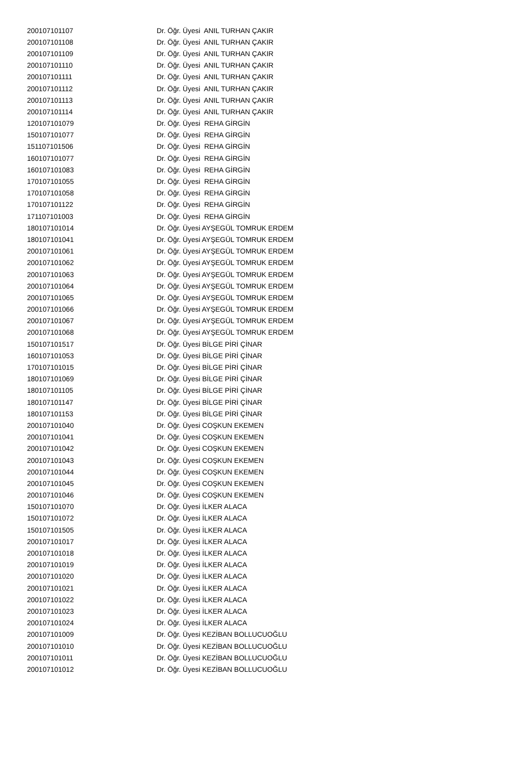| 200107101107 | Dr. Öğr. Üyesi ANIL TURHAN ÇAKIR |
| 200107101108 | Dr. Öğr. Üyesi ANIL TURHAN ÇAKIR |
| 200107101109 | Dr. Öğr. Üyesi ANIL TURHAN ÇAKIR |
| 200107101110 | Dr. Öğr. Üyesi ANIL TURHAN ÇAKIR |
| 200107101111 | Dr. Öğr. Üyesi ANIL TURHAN ÇAKIR |
| 200107101112 | Dr. Öğr. Üyesi ANIL TURHAN ÇAKIR |
| 200107101113 | Dr. Öğr. Üyesi ANIL TURHAN ÇAKIR |
| 200107101114 | Dr. Öğr. Üyesi ANIL TURHAN ÇAKIR |
| 120107101079 | Dr. Öğr. Üyesi REHA GİRGİN |
| 150107101077 | Dr. Öğr. Üyesi REHA GİRGİN |
| 151107101506 | Dr. Öğr. Üyesi REHA GİRGİN |
| 160107101077 | Dr. Öğr. Üyesi REHA GİRGİN |
| 160107101083 | Dr. Öğr. Üyesi REHA GİRGİN |
| 170107101055 | Dr. Öğr. Üyesi REHA GİRGİN |
| 170107101058 | Dr. Öğr. Üyesi REHA GİRGİN |
| 170107101122 | Dr. Öğr. Üyesi REHA GİRGİN |
| 171107101003 | Dr. Öğr. Üyesi REHA GİRGİN |
| 180107101014 | Dr. Öğr. Üyesi AYŞEGÜL TOMRUK ERDEM |
| 180107101041 | Dr. Öğr. Üyesi AYŞEGÜL TOMRUK ERDEM |
| 200107101061 | Dr. Öğr. Üyesi AYŞEGÜL TOMRUK ERDEM |
| 200107101062 | Dr. Öğr. Üyesi AYŞEGÜL TOMRUK ERDEM |
| 200107101063 | Dr. Öğr. Üyesi AYŞEGÜL TOMRUK ERDEM |
| 200107101064 | Dr. Öğr. Üyesi AYŞEGÜL TOMRUK ERDEM |
| 200107101065 | Dr. Öğr. Üyesi AYŞEGÜL TOMRUK ERDEM |
| 200107101066 | Dr. Öğr. Üyesi AYŞEGÜL TOMRUK ERDEM |
| 200107101067 | Dr. Öğr. Üyesi AYŞEGÜL TOMRUK ERDEM |
| 200107101068 | Dr. Öğr. Üyesi AYŞEGÜL TOMRUK ERDEM |
| 150107101517 | Dr. Öğr. Üyesi BİLGE PİRİ ÇİNAR |
| 160107101053 | Dr. Öğr. Üyesi BİLGE PİRİ ÇİNAR |
| 170107101015 | Dr. Öğr. Üyesi BİLGE PİRİ ÇİNAR |
| 180107101069 | Dr. Öğr. Üyesi BİLGE PİRİ ÇİNAR |
| 180107101105 | Dr. Öğr. Üyesi BİLGE PİRİ ÇİNAR |
| 180107101147 | Dr. Öğr. Üyesi BİLGE PİRİ ÇİNAR |
| 180107101153 | Dr. Öğr. Üyesi BİLGE PİRİ ÇİNAR |
| 200107101040 | Dr. Öğr. Üyesi COŞKUN EKEMEN |
| 200107101041 | Dr. Öğr. Üyesi COŞKUN EKEMEN |
| 200107101042 | Dr. Öğr. Üyesi COŞKUN EKEMEN |
| 200107101043 | Dr. Öğr. Üyesi COŞKUN EKEMEN |
| 200107101044 | Dr. Öğr. Üyesi COŞKUN EKEMEN |
| 200107101045 | Dr. Öğr. Üyesi COŞKUN EKEMEN |
| 200107101046 | Dr. Öğr. Üyesi COŞKUN EKEMEN |
| 150107101070 | Dr. Öğr. Üyesi İLKER ALACA |
| 150107101072 | Dr. Öğr. Üyesi İLKER ALACA |
| 150107101505 | Dr. Öğr. Üyesi İLKER ALACA |
| 200107101017 | Dr. Öğr. Üyesi İLKER ALACA |
| 200107101018 | Dr. Öğr. Üyesi İLKER ALACA |
| 200107101019 | Dr. Öğr. Üyesi İLKER ALACA |
| 200107101020 | Dr. Öğr. Üyesi İLKER ALACA |
| 200107101021 | Dr. Öğr. Üyesi İLKER ALACA |
| 200107101022 | Dr. Öğr. Üyesi İLKER ALACA |
| 200107101023 | Dr. Öğr. Üyesi İLKER ALACA |
| 200107101024 | Dr. Öğr. Üyesi İLKER ALACA |
| 200107101009 | Dr. Öğr. Üyesi KEZİBAN BOLLUCUOĞLU |
| 200107101010 | Dr. Öğr. Üyesi KEZİBAN BOLLUCUOĞLU |
| 200107101011 | Dr. Öğr. Üyesi KEZİBAN BOLLUCUOĞLU |
| 200107101012 | Dr. Öğr. Üyesi KEZİBAN BOLLUCUOĞLU |